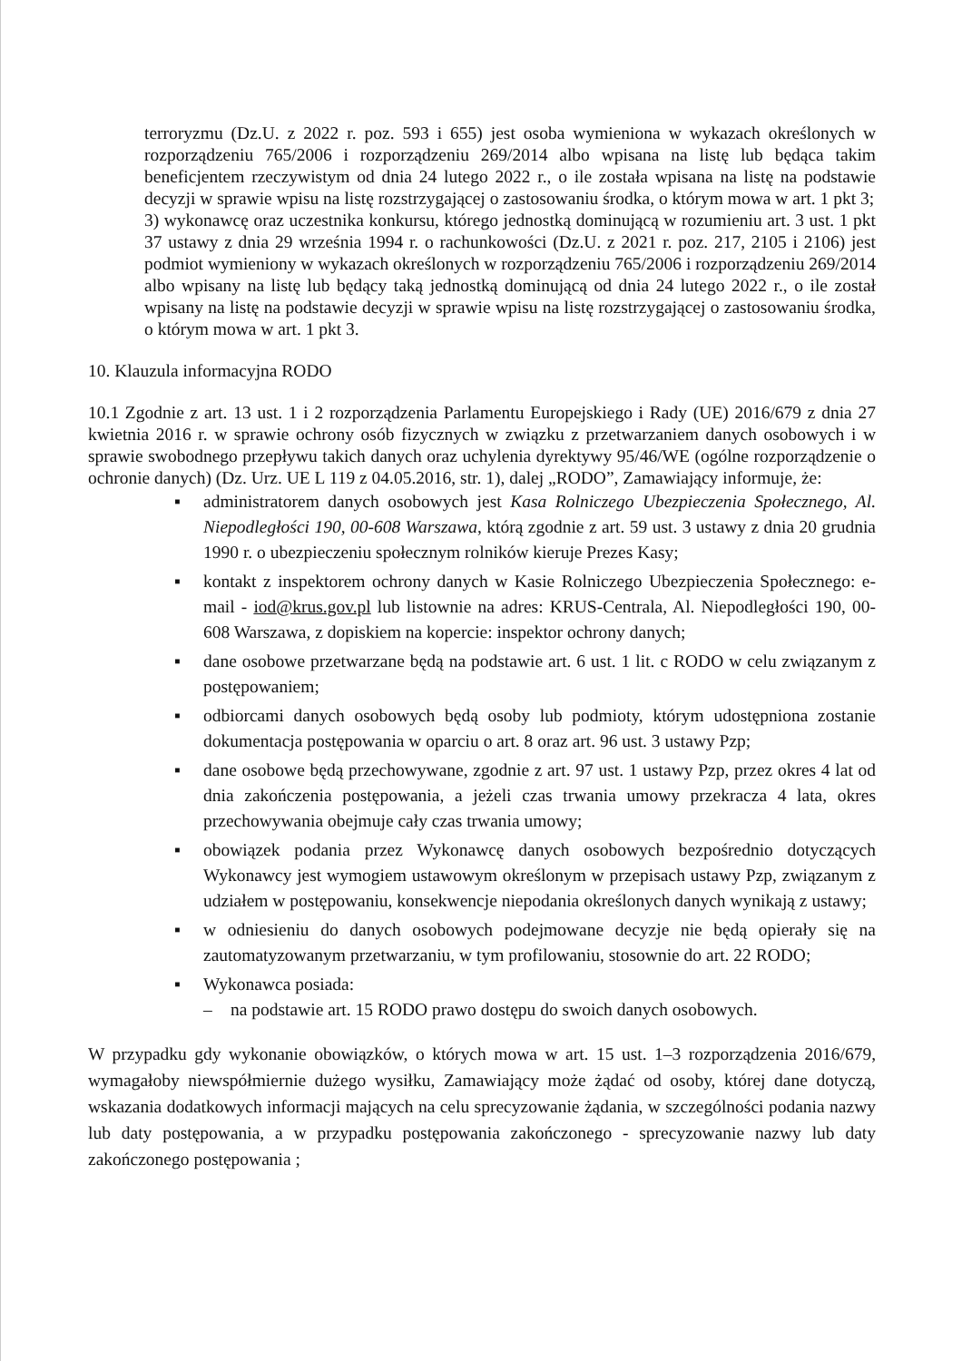terroryzmu (Dz.U. z 2022 r. poz. 593 i 655) jest osoba wymieniona w wykazach określonych w rozporządzeniu 765/2006 i rozporządzeniu 269/2014 albo wpisana na listę lub będąca takim beneficjentem rzeczywistym od dnia 24 lutego 2022 r., o ile została wpisana na listę na podstawie decyzji w sprawie wpisu na listę rozstrzygającej o zastosowaniu środka, o którym mowa w art. 1 pkt 3;
3) wykonawcę oraz uczestnika konkursu, którego jednostką dominującą w rozumieniu art. 3 ust. 1 pkt 37 ustawy z dnia 29 września 1994 r. o rachunkowości (Dz.U. z 2021 r. poz. 217, 2105 i 2106) jest podmiot wymieniony w wykazach określonych w rozporządzeniu 765/2006 i rozporządzeniu 269/2014 albo wpisany na listę lub będący taką jednostką dominującą od dnia 24 lutego 2022 r., o ile został wpisany na listę na podstawie decyzji w sprawie wpisu na listę rozstrzygającej o zastosowaniu środka, o którym mowa w art. 1 pkt 3.
10. Klauzula informacyjna RODO
10.1 Zgodnie z art. 13 ust. 1 i 2 rozporządzenia Parlamentu Europejskiego i Rady (UE) 2016/679 z dnia 27 kwietnia 2016 r. w sprawie ochrony osób fizycznych w związku z przetwarzaniem danych osobowych i w sprawie swobodnego przepływu takich danych oraz uchylenia dyrektywy 95/46/WE (ogólne rozporządzenie o ochronie danych) (Dz. Urz. UE L 119 z 04.05.2016, str. 1), dalej „RODO”, Zamawiający informuje, że:
▪ administratorem danych osobowych jest Kasa Rolniczego Ubezpieczenia Społecznego, Al. Niepodległości 190, 00-608 Warszawa, którą zgodnie z art. 59 ust. 3 ustawy z dnia 20 grudnia 1990 r. o ubezpieczeniu społecznym rolników kieruje Prezes Kasy;
▪ kontakt z inspektorem ochrony danych w Kasie Rolniczego Ubezpieczenia Społecznego: e-mail - iod@krus.gov.pl lub listownie na adres: KRUS-Centrala, Al. Niepodległości 190, 00-608 Warszawa, z dopiskiem na kopercie: inspektor ochrony danych;
▪ dane osobowe przetwarzane będą na podstawie art. 6 ust. 1 lit. c RODO w celu związanym z postępowaniem;
▪ odbiorcami danych osobowych będą osoby lub podmioty, którym udostępniona zostanie dokumentacja postępowania w oparciu o art. 8 oraz art. 96 ust. 3 ustawy Pzp;
▪ dane osobowe będą przechowywane, zgodnie z art. 97 ust. 1 ustawy Pzp, przez okres 4 lat od dnia zakończenia postępowania, a jeżeli czas trwania umowy przekracza 4 lata, okres przechowywania obejmuje cały czas trwania umowy;
▪ obowiązek podania przez Wykonawcę danych osobowych bezpośrednio dotyczących Wykonawcy jest wymogiem ustawowym określonym w przepisach ustawy Pzp, związanym z udziałem w postępowaniu, konsekwencje niepodania określonych danych wynikają z ustawy;
▪ w odniesieniu do danych osobowych podejmowane decyzje nie będą opierały się na zautomatyzowanym przetwarzaniu, w tym profilowaniu, stosownie do art. 22 RODO;
▪ Wykonawca posiada:
– na podstawie art. 15 RODO prawo dostępu do swoich danych osobowych.
W przypadku gdy wykonanie obowiązków, o których mowa w art. 15 ust. 1–3 rozporządzenia 2016/679, wymagałoby niewspółmiernie dużego wysiłku, Zamawiający może żądać od osoby, której dane dotyczą, wskazania dodatkowych informacji mających na celu sprecyzowanie żądania, w szczególności podania nazwy lub daty postępowania, a w przypadku postępowania zakończonego - sprecyzowanie nazwy lub daty zakończonego postępowania ;